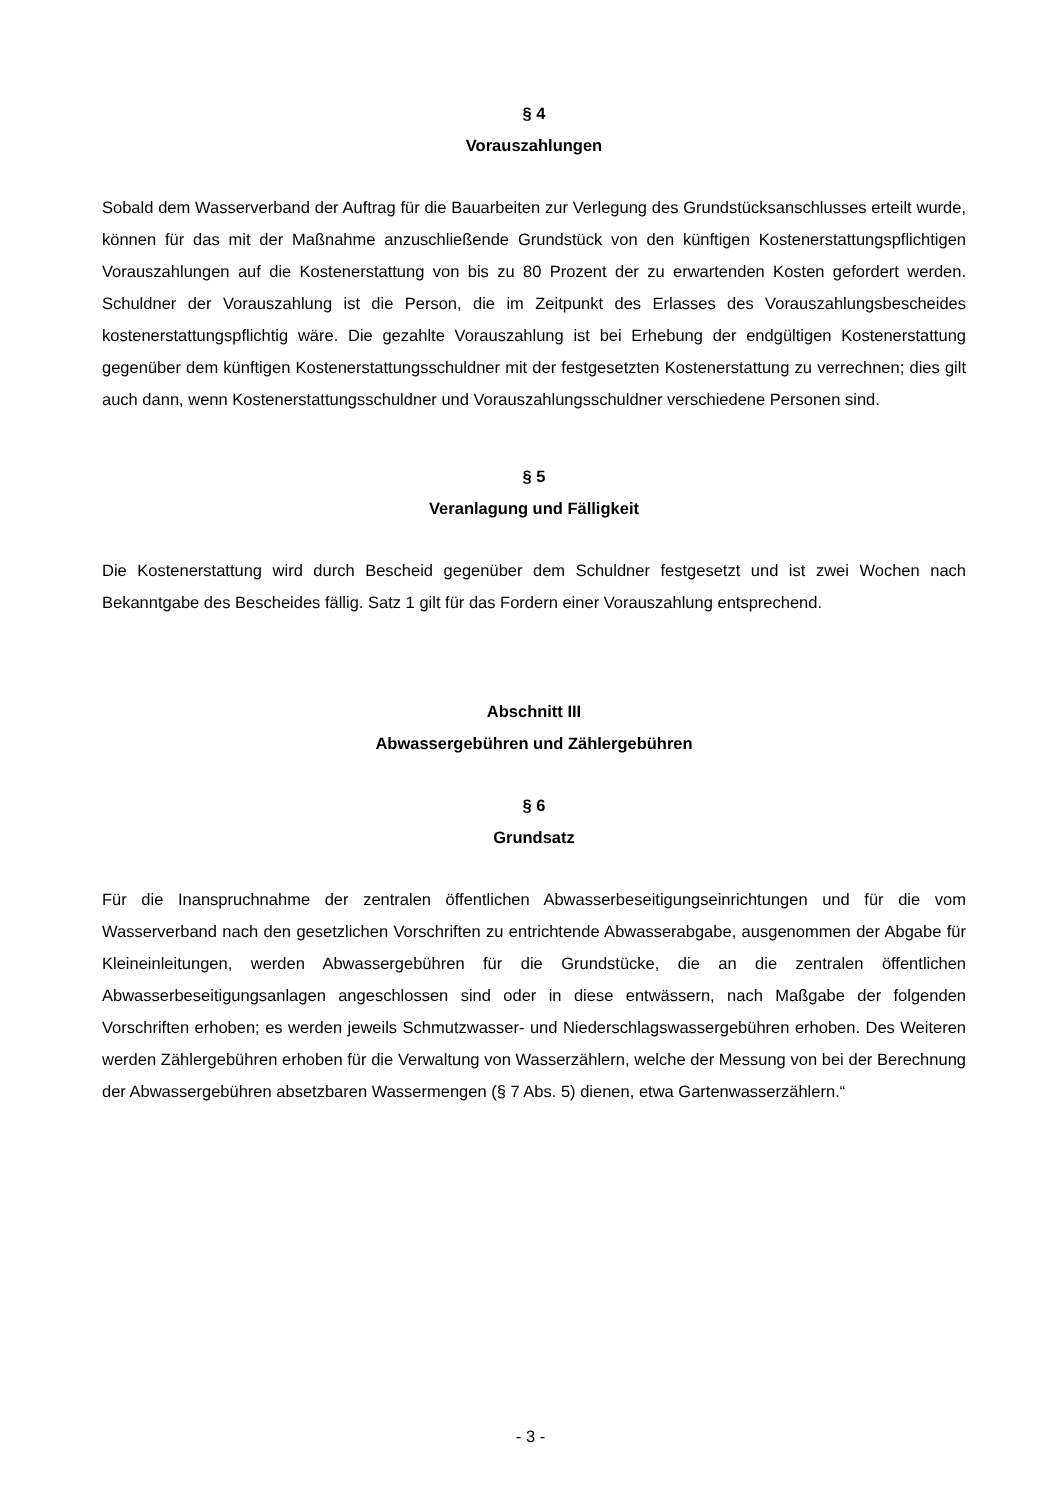§ 4
Vorauszahlungen
Sobald dem Wasserverband der Auftrag für die Bauarbeiten zur Verlegung des Grundstücksanschlusses erteilt wurde, können für das mit der Maßnahme anzuschließende Grundstück von den künftigen Kostenerstattungspflichtigen Vorauszahlungen auf die Kostenerstattung von bis zu 80 Prozent der zu erwartenden Kosten gefordert werden. Schuldner der Vorauszahlung ist die Person, die im Zeitpunkt des Erlasses des Vorauszahlungsbescheides kostenerstattungspflichtig wäre. Die gezahlte Vorauszahlung ist bei Erhebung der endgültigen Kostenerstattung gegenüber dem künftigen Kostenerstattungsschuldner mit der festgesetzten Kostenerstattung zu verrechnen; dies gilt auch dann, wenn Kostenerstattungsschuldner und Vorauszahlungsschuldner verschiedene Personen sind.
§ 5
Veranlagung und Fälligkeit
Die Kostenerstattung wird durch Bescheid gegenüber dem Schuldner festgesetzt und ist zwei Wochen nach Bekanntgabe des Bescheides fällig. Satz 1 gilt für das Fordern einer Vorauszahlung entsprechend.
Abschnitt III
Abwassergebühren und Zählergebühren
§ 6
Grundsatz
Für die Inanspruchnahme der zentralen öffentlichen Abwasserbeseitigungseinrichtungen und für die vom Wasserverband nach den gesetzlichen Vorschriften zu entrichtende Abwasserabgabe, ausgenommen der Abgabe für Kleineinleitungen, werden Abwassergebühren für die Grundstücke, die an die zentralen öffentlichen Abwasserbeseitigungsanlagen angeschlossen sind oder in diese entwässern, nach Maßgabe der folgenden Vorschriften erhoben; es werden jeweils Schmutzwasser- und Niederschlagswassergebühren erhoben. Des Weiteren werden Zählergebühren erhoben für die Verwaltung von Wasserzählern, welche der Messung von bei der Berechnung der Abwassergebühren absetzbaren Wassermengen (§ 7 Abs. 5) dienen, etwa Gartenwasserzählern.“
- 3 -